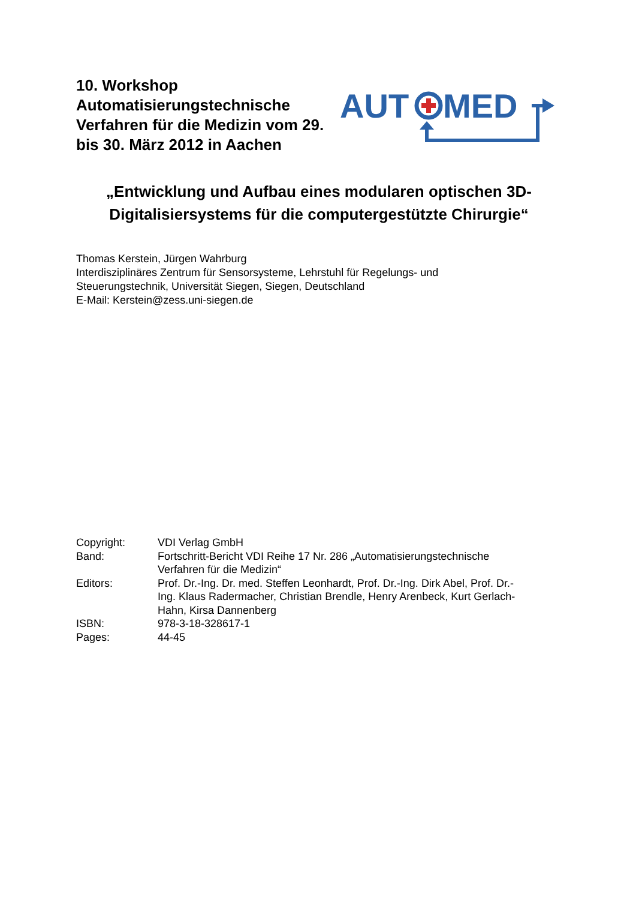10. Workshop Automatisierungstechnische Verfahren für die Medizin vom 29. bis 30. März 2012 in Aachen
AUT
MED
„Entwicklung und Aufbau eines modularen optischen 3D-Digitalisiersystems für die computergestützte Chirurgie“
Thomas Kerstein, Jürgen Wahrburg
Interdisziplinäres Zentrum für Sensorsysteme, Lehrstuhl für Regelungs- und
Steuerungstechnik, Universität Siegen, Siegen, Deutschland
E-Mail: Kerstein@zess.uni-siegen.de
| Copyright: | VDI Verlag GmbH |
| Band: | Fortschritt-Bericht VDI Reihe 17 Nr. 286 „Automatisierungstechnische Verfahren für die Medizin“ |
| Editors: | Prof. Dr.-Ing. Dr. med. Steffen Leonhardt, Prof. Dr.-Ing. Dirk Abel, Prof. Dr.- Ing. Klaus Radermacher, Christian Brendle, Henry Arenbeck, Kurt Gerlach- Hahn, Kirsa Dannenberg |
| ISBN: | 978-3-18-328617-1 |
| Pages: | 44-45 |